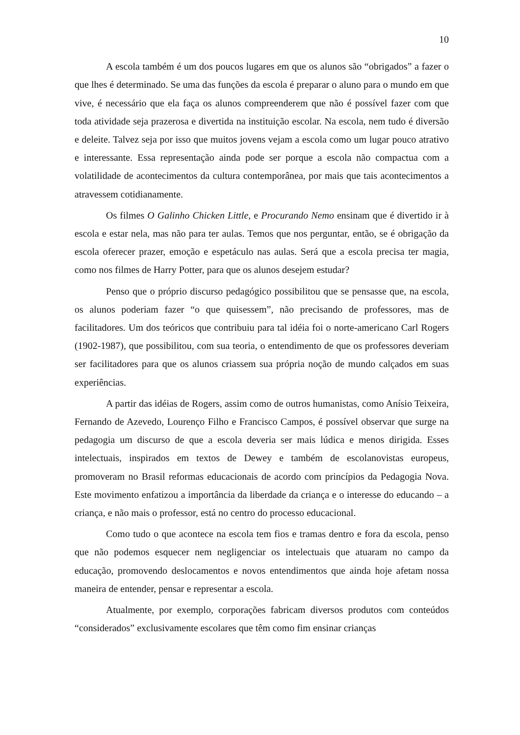10
A escola também é um dos poucos lugares em que os alunos são “obrigados” a fazer o que lhes é determinado. Se uma das funções da escola é preparar o aluno para o mundo em que vive, é necessário que ela faça os alunos compreenderem que não é possível fazer com que toda atividade seja prazerosa e divertida na instituição escolar. Na escola, nem tudo é diversão e deleite. Talvez seja por isso que muitos jovens vejam a escola como um lugar pouco atrativo e interessante. Essa representação ainda pode ser porque a escola não compactua com a volatilidade de acontecimentos da cultura contemporânea, por mais que tais acontecimentos a atravessem cotidianamente.
Os filmes O Galinho Chicken Little, e Procurando Nemo ensinam que é divertido ir à escola e estar nela, mas não para ter aulas. Temos que nos perguntar, então, se é obrigação da escola oferecer prazer, emoção e espetáculo nas aulas. Será que a escola precisa ter magia, como nos filmes de Harry Potter, para que os alunos desejem estudar?
Penso que o próprio discurso pedagógico possibilitou que se pensasse que, na escola, os alunos poderiam fazer “o que quisessem”, não precisando de professores, mas de facilitadores. Um dos teóricos que contribuiu para tal idéia foi o norte-americano Carl Rogers (1902-1987), que possibilitou, com sua teoria, o entendimento de que os professores deveriam ser facilitadores para que os alunos criassem sua própria noção de mundo calçados em suas experiências.
A partir das idéias de Rogers, assim como de outros humanistas, como Anísio Teixeira, Fernando de Azevedo, Lourenço Filho e Francisco Campos, é possível observar que surge na pedagogia um discurso de que a escola deveria ser mais lúdica e menos dirigida. Esses intelectuais, inspirados em textos de Dewey e também de escolanovistas europeus, promoveram no Brasil reformas educacionais de acordo com princípios da Pedagogia Nova. Este movimento enfatizou a importância da liberdade da criança e o interesse do educando – a criança, e não mais o professor, está no centro do processo educacional.
Como tudo o que acontece na escola tem fios e tramas dentro e fora da escola, penso que não podemos esquecer nem negligenciar os intelectuais que atuaram no campo da educação, promovendo deslocamentos e novos entendimentos que ainda hoje afetam nossa maneira de entender, pensar e representar a escola.
Atualmente, por exemplo, corporações fabricam diversos produtos com conteúdos “considerados” exclusivamente escolares que têm como fim ensinar crianças